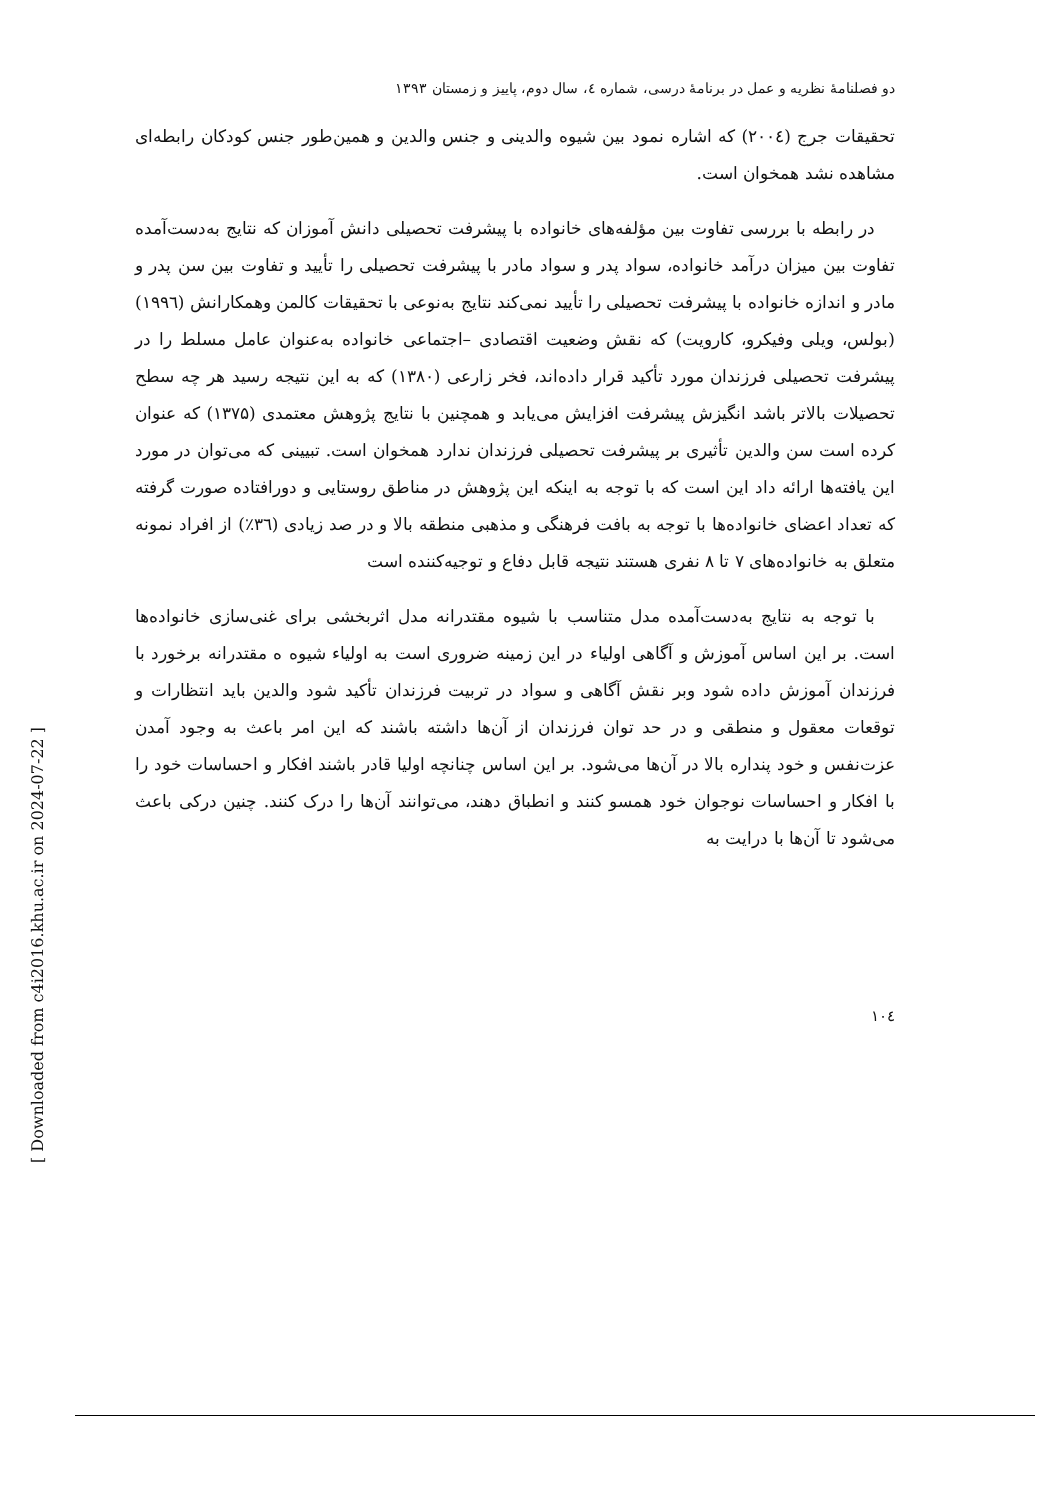[ Downloaded from c4i2016.khu.ac.ir on 2024-07-22 ]
دو فصلنامهٔ نظریه و عمل در برنامهٔ درسی، شماره ٤، سال دوم، پاییز و زمستان ۱۳۹۳
تحقیقات جرج (۲۰۰٤) که اشاره نمود بین شیوه والدینی و جنس والدین و همین‌طور جنس کودکان رابطه‌ای مشاهده نشد همخوان است.
در رابطه با بررسی تفاوت بین مؤلفه‌های خانواده با پیشرفت تحصیلی دانش آموزان که نتایج به‌دست‌آمده تفاوت بین میزان درآمد خانواده، سواد پدر و سواد مادر با پیشرفت تحصیلی را تأیید و تفاوت بین سن پدر و مادر و اندازه خانواده با پیشرفت تحصیلی را تأیید نمی‌کند نتایج به‌نوعی با تحقیقات کالمن وهمکارانش (۱۹۹٦) (بولس، ویلی وفیکرو، کارویت) که نقش وضعیت اقتصادی –اجتماعی خانواده به‌عنوان عامل مسلط را در پیشرفت تحصیلی فرزندان مورد تأکید قرار داده‌اند، فخر زارعی (۱۳۸۰) که به این نتیجه رسید هر چه سطح تحصیلات بالاتر باشد انگیزش پیشرفت افزایش می‌یابد و همچنین با نتایج پژوهش معتمدی (۱۳۷۵) که عنوان کرده است سن والدین تأثیری بر پیشرفت تحصیلی فرزندان ندارد همخوان است. تبیینی که می‌توان در مورد این یافته‌ها ارائه داد این است که با توجه به اینکه این پژوهش در مناطق روستایی و دورافتاده صورت گرفته که تعداد اعضای خانواده‌ها با توجه به بافت فرهنگی و مذهبی منطقه بالا و در صد زیادی (٣٦٪) از افراد نمونه متعلق به خانواده‌های ۷ تا ۸ نفری هستند نتیجه قابل دفاع و توجیه‌کننده است
با توجه به نتایج به‌دست‌آمده مدل متناسب با شیوه مقتدرانه مدل اثربخشی برای غنی‌سازی خانواده‌ها است. بر این اساس آموزش و آگاهی اولیاء در این زمینه ضروری است به اولیاء شیوه ه مقتدرانه برخورد با فرزندان آموزش داده شود وبر نقش آگاهی و سواد در تربیت فرزندان تأکید شود والدین باید انتظارات و توقعات معقول و منطقی و در حد توان فرزندان از آن‌ها داشته باشند که این امر باعث به وجود آمدن عزت‌نفس و خود پنداره بالا در آن‌ها می‌شود. بر این اساس چنانچه اولیا قادر باشند افکار و احساسات خود را با افکار و احساسات نوجوان خود همسو کنند و انطباق دهند، می‌توانند آن‌ها را درک کنند. چنین درکی باعث می‌شود تا آن‌ها با درایت به
۱۰٤